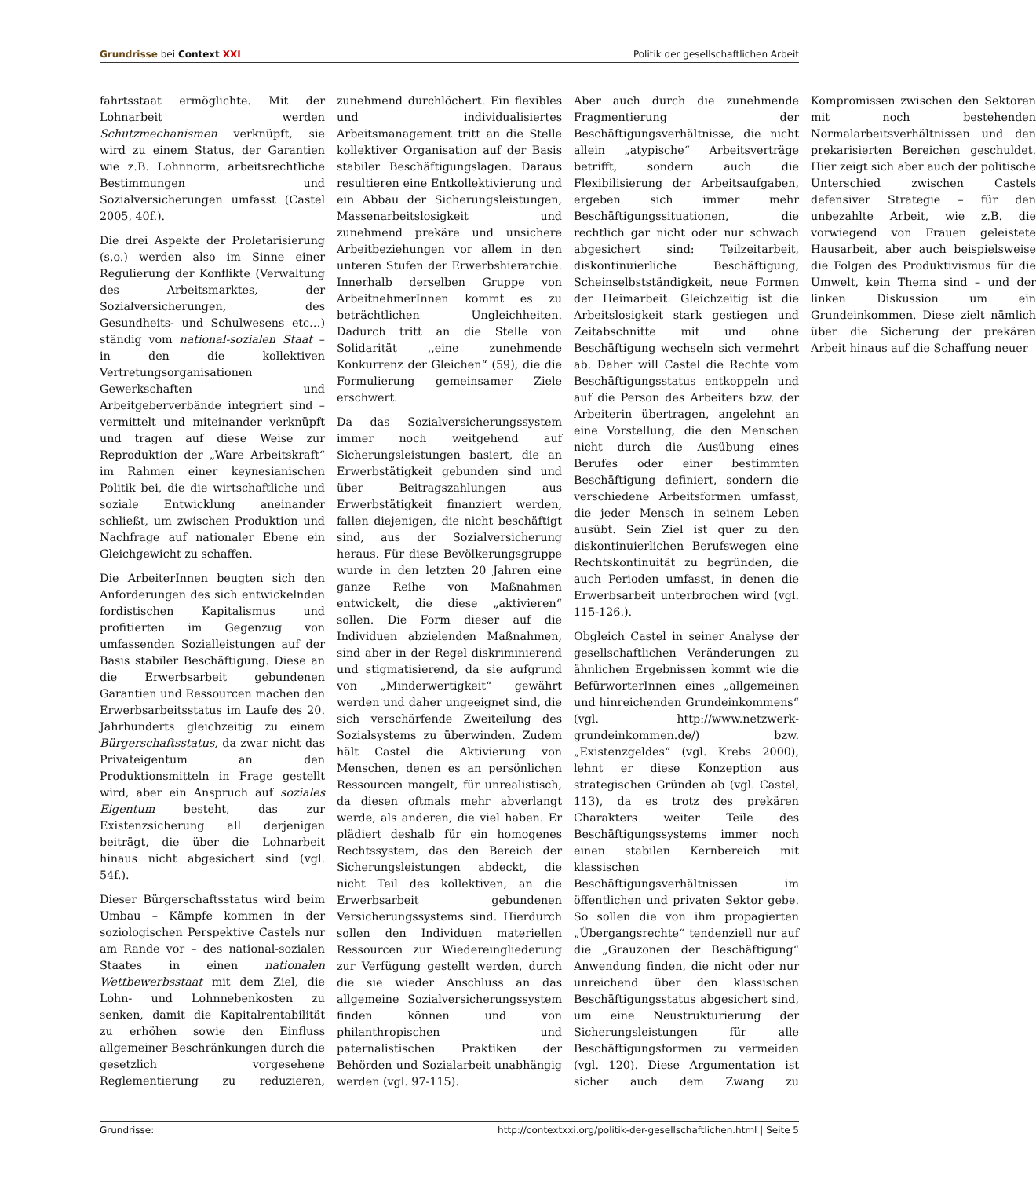Grundrisse bei Context XXI Politik der gesellschaftlichen Arbeit
fahrtsstaat ermöglichte. Mit der Lohnarbeit werden Schutzmechanismen verknüpft, sie wird zu einem Status, der Garantien wie z.B. Lohnnorm, arbeitsrechtliche Bestimmungen und Sozialversicherungen umfasst (Castel 2005, 40f.).
Die drei Aspekte der Proletarisierung (s.o.) werden also im Sinne einer Regulierung der Konflikte (Verwaltung des Arbeitsmarktes, der Sozialversicherungen, des Gesundheits- und Schulwesens etc…) ständig vom national-sozialen Staat – in den die kollektiven Vertretungsorganisationen Gewerkschaften und Arbeitgeberverbände integriert sind – vermittelt und miteinander verknüpft und tragen auf diese Weise zur Reproduktion der „Ware Arbeitskraft“ im Rahmen einer keynesianischen Politik bei, die die wirtschaftliche und soziale Entwicklung aneinander schließt, um zwischen Produktion und Nachfrage auf nationaler Ebene ein Gleichgewicht zu schaffen.
Die ArbeiterInnen beugten sich den Anforderungen des sich entwickelnden fordistischen Kapitalismus und profitierten im Gegenzug von umfassenden Sozialleistungen auf der Basis stabiler Beschäftigung. Diese an die Erwerbsarbeit gebundenen Garantien und Ressourcen machen den Erwerbsarbeitsstatus im Laufe des 20. Jahrhunderts gleichzeitig zu einem Bürgerschaftsstatus, da zwar nicht das Privateigentum an den Produktionsmitteln in Frage gestellt wird, aber ein Anspruch auf soziales Eigentum besteht, das zur Existenzsicherung all derjenigen beiträgt, die über die Lohnarbeit hinaus nicht abgesichert sind (vgl. 54f.).
Dieser Bürgerschaftsstatus wird beim Umbau – Kämpfe kommen in der soziologischen Perspektive Castels nur am Rande vor – des national-sozialen Staates in einen nationalen Wettbewerbsstaat mit dem Ziel, die Lohn- und Lohnnebenkosten zu senken, damit die Kapitalrentabilität zu erhöhen sowie den Einfluss allgemeiner Beschränkungen durch die gesetzlich vorgesehene Reglementierung zu reduzieren, zunehmend durchlöchert. Ein flexibles und individualisiertes Arbeitsmanagement tritt an die Stelle kollektiver Organisation auf der Basis stabiler Beschäftigungslagen. Daraus resultieren eine Entkollektivierung und ein Abbau der Sicherungsleistungen, Massenarbeitslosigkeit und zunehmend prekäre und unsichere Arbeitbeziehungen vor allem in den unteren Stufen der Erwerbshierarchie. Innerhalb derselben Gruppe von ArbeitnehmerInnen kommt es zu beträchtlichen Ungleichheiten. Dadurch tritt an die Stelle von Solidarität ,,eine zunehmende Konkurrenz der Gleichen“ (59), die die Formulierung gemeinsamer Ziele erschwert.
Da das Sozialversicherungssystem immer noch weitgehend auf Sicherungsleistungen basiert, die an Erwerbstätigkeit gebunden sind und über Beitragszahlungen aus Erwerbstätigkeit finanziert werden, fallen diejenigen, die nicht beschäftigt sind, aus der Sozialversicherung heraus. Für diese Bevölkerungsgruppe wurde in den letzten 20 Jahren eine ganze Reihe von Maßnahmen entwickelt, die diese „aktivieren“ sollen. Die Form dieser auf die Individuen abzielenden Maßnahmen, sind aber in der Regel diskriminierend und stigmatisierend, da sie aufgrund von „Minderwertigkeit“ gewährt werden und daher ungeeignet sind, die sich verschärfende Zweiteilung des Sozialsystems zu überwinden. Zudem hält Castel die Aktivierung von Menschen, denen es an persönlichen Ressourcen mangelt, für unrealistisch, da diesen oftmals mehr abverlangt werde, als anderen, die viel haben. Er plädiert deshalb für ein homogenes Rechtssystem, das den Bereich der Sicherungsleistungen abdeckt, die nicht Teil des kollektiven, an die Erwerbsarbeit gebundenen Versicherungssystems sind. Hierdurch sollen den Individuen materiellen Ressourcen zur Wiedereingliederung zur Verfügung gestellt werden, durch die sie wieder Anschluss an das allgemeine Sozialversicherungssystem finden können und von philanthropischen und paternalistischen Praktiken der Behörden und Sozialarbeit unabhängig werden (vgl. 97-115).
Aber auch durch die zunehmende Fragmentierung der Beschäftigungsverhältnisse, die nicht allein „atypische“ Arbeitsverträge betrifft, sondern auch die Flexibilisierung der Arbeitsaufgaben, ergeben sich immer mehr Beschäftigungssituationen, die rechtlich gar nicht oder nur schwach abgesichert sind: Teilzeitarbeit, diskontinuierliche Beschäftigung, Scheinselbstständigkeit, neue Formen der Heimarbeit. Gleichzeitig ist die Arbeitslosigkeit stark gestiegen und Zeitabschnitte mit und ohne Beschäftigung wechseln sich vermehrt ab. Daher will Castel die Rechte vom Beschäftigungsstatus entkoppeln und auf die Person des Arbeiters bzw. der Arbeiterin übertragen, angelehnt an eine Vorstellung, die den Menschen nicht durch die Ausübung eines Berufes oder einer bestimmten Beschäftigung definiert, sondern die verschiedene Arbeitsformen umfasst, die jeder Mensch in seinem Leben ausübt. Sein Ziel ist quer zu den diskontinuierlichen Berufswegen eine Rechtskontinuität zu begründen, die auch Perioden umfasst, in denen die Erwerbsarbeit unterbrochen wird (vgl. 115-126.).
Obgleich Castel in seiner Analyse der gesellschaftlichen Veränderungen zu ähnlichen Ergebnissen kommt wie die BefürworterInnen eines „allgemeinen und hinreichenden Grundeinkommens“ (vgl. http://www.netzwerk-grundeinkommen.de/) bzw. „Existenzgeldes“ (vgl. Krebs 2000), lehnt er diese Konzeption aus strategischen Gründen ab (vgl. Castel, 113), da es trotz des prekären Charakters weiter Teile des Beschäftigungssystems immer noch einen stabilen Kernbereich mit klassischen Beschäftigungsverhältnissen im öffentlichen und privaten Sektor gebe. So sollen die von ihm propagierten „Übergangsrechte“ tendenziell nur auf die „Grauzonen der Beschäftigung“ Anwendung finden, die nicht oder nur unreichend über den klassischen Beschäftigungsstatus abgesichert sind, um eine Neustrukturierung der Sicherungsleistungen für alle Beschäftigungsformen zu vermeiden (vgl. 120). Diese Argumentation ist sicher auch dem Zwang zu Kompromissen zwischen den Sektoren mit noch bestehenden Normalarbeitsverhältnissen und den prekarisierten Bereichen geschuldet. Hier zeigt sich aber auch der politische Unterschied zwischen Castels defensiver Strategie – für den unbezahlte Arbeit, wie z.B. die vorwiegend von Frauen geleistete Hausarbeit, aber auch beispielsweise die Folgen des Produktivismus für die Umwelt, kein Thema sind – und der linken Diskussion um ein Grundeinkommen. Diese zielt nämlich über die Sicherung der prekären Arbeit hinaus auf die Schaffung neuer
Grundrisse: http://contextxxi.org/politik-der-gesellschaftlichen.html | Seite 5